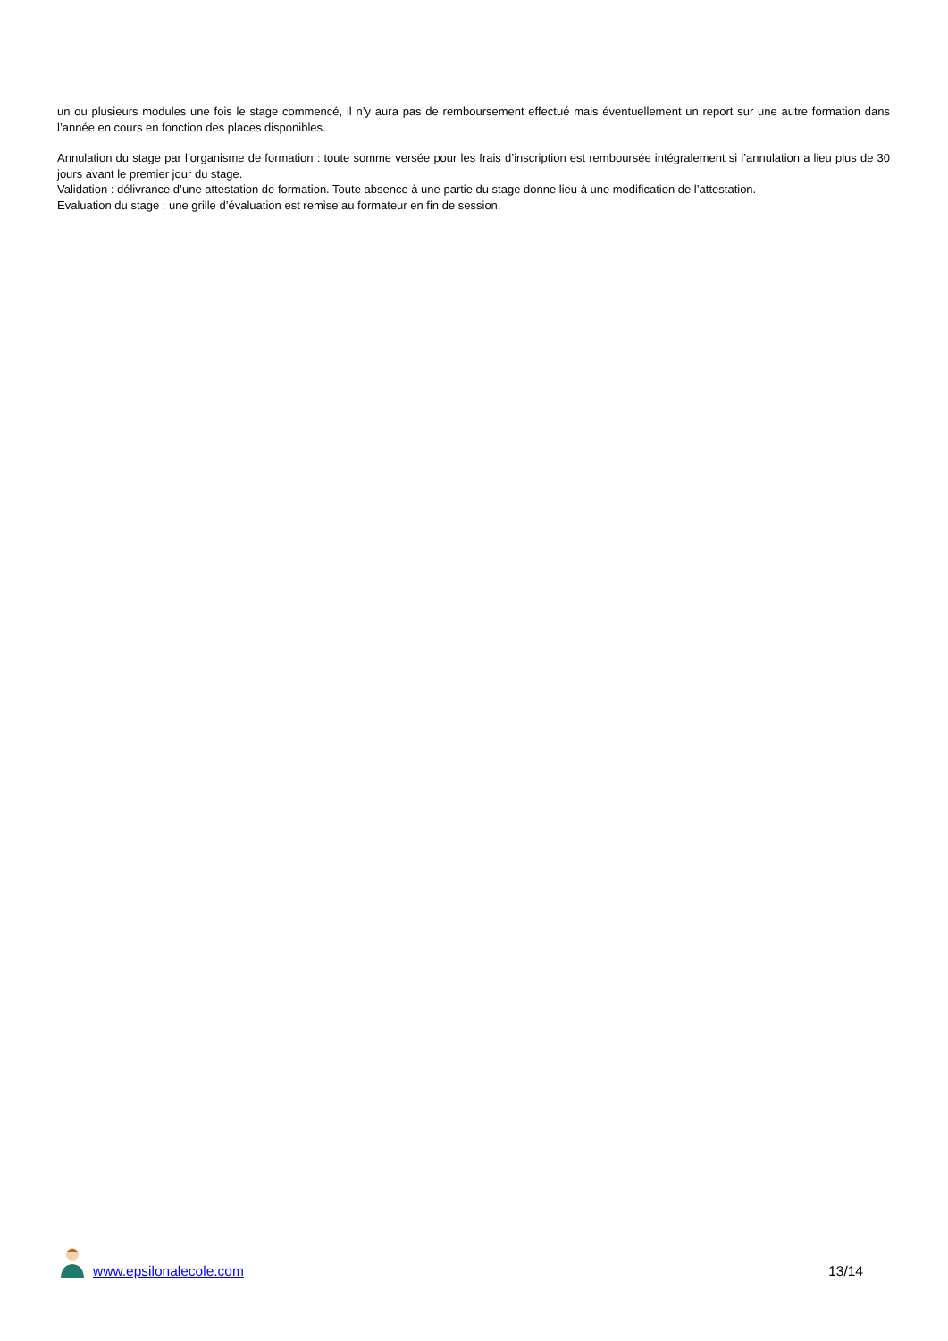un ou plusieurs modules une fois le stage commencé, il n’y aura pas de remboursement effectué mais éventuellement un report sur une autre formation dans l’année en cours en fonction des places disponibles.
Annulation du stage par l’organisme de formation : toute somme versée pour les frais d’inscription est remboursée intégralement si l’annulation a lieu plus de 30 jours avant le premier jour du stage.
Validation : délivrance d’une attestation de formation. Toute absence à une partie du stage donne lieu à une modification de l’attestation.
Evaluation du stage : une grille d’évaluation est remise au formateur en fin de session.
www.epsilonalecole.com 13/14